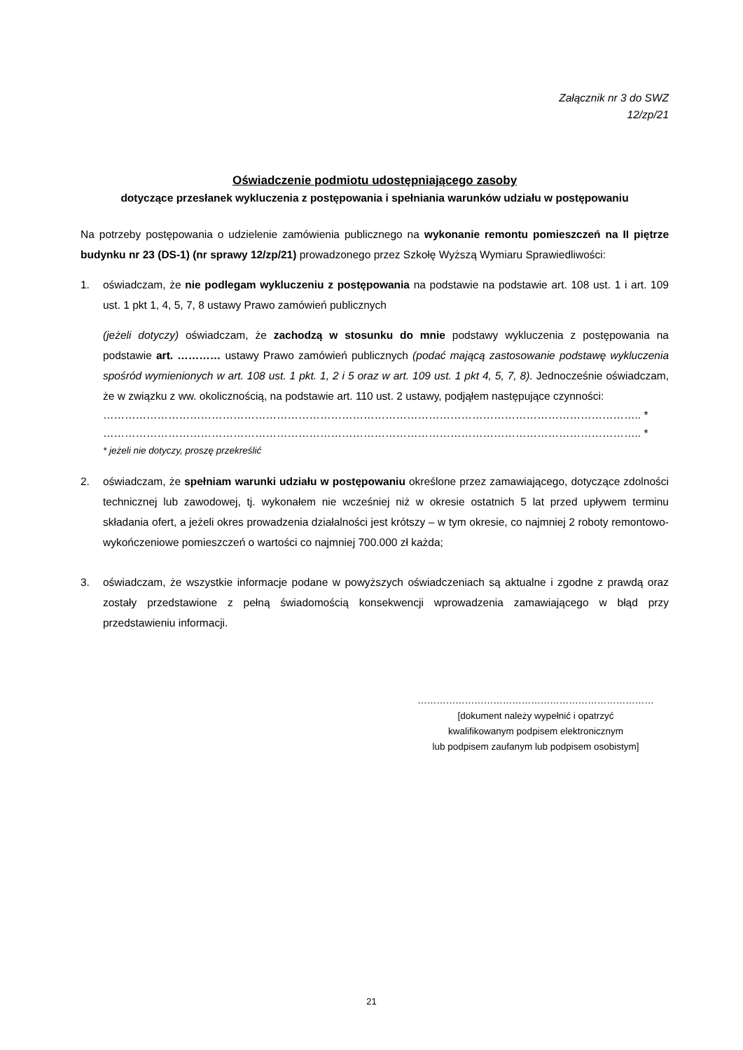Załącznik nr 3 do SWZ
12/zp/21
Oświadczenie podmiotu udostępniającego zasoby
dotyczące przesłanek wykluczenia z postępowania i spełniania warunków udziału w postępowaniu
Na potrzeby postępowania o udzielenie zamówienia publicznego na wykonanie remontu pomieszczeń na II piętrze budynku nr 23 (DS-1) (nr sprawy 12/zp/21) prowadzonego przez Szkołę Wyższą Wymiaru Sprawiedliwości:
1. oświadczam, że nie podlegam wykluczeniu z postępowania na podstawie na podstawie art. 108 ust. 1 i art. 109 ust. 1 pkt 1, 4, 5, 7, 8 ustawy Prawo zamówień publicznych
(jeżeli dotyczy) oświadczam, że zachodzą w stosunku do mnie podstawy wykluczenia z postępowania na podstawie art. ………… ustawy Prawo zamówień publicznych (podać mającą zastosowanie podstawę wykluczenia spośród wymienionych w art. 108 ust. 1 pkt. 1, 2 i 5 oraz w art. 109 ust. 1 pkt 4, 5, 7, 8). Jednocześnie oświadczam, że w związku z ww. okolicznością, na podstawie art. 110 ust. 2 ustawy, podjąłem następujące czynności:
………………………………………………………………………………………………………………………………….. *
………………………………………………………………………………………………………………………………….. *
* jeżeli nie dotyczy, proszę przekreślić
2. oświadczam, że spełniam warunki udziału w postępowaniu określone przez zamawiającego, dotyczące zdolności technicznej lub zawodowej, tj. wykonałem nie wcześniej niż w okresie ostatnich 5 lat przed upływem terminu składania ofert, a jeżeli okres prowadzenia działalności jest krótszy – w tym okresie, co najmniej 2 roboty remontowo-wykończeniowe pomieszczeń o wartości co najmniej 700.000 zł każda;
3. oświadczam, że wszystkie informacje podane w powyższych oświadczeniach są aktualne i zgodne z prawdą oraz zostały przedstawione z pełną świadomością konsekwencji wprowadzenia zamawiającego w błąd przy przedstawieniu informacji.
…………………………………………………………………
[dokument należy wypełnić i opatrzyć
kwalifikowanym podpisem elektronicznym
lub podpisem zaufanym lub podpisem osobistym]
21